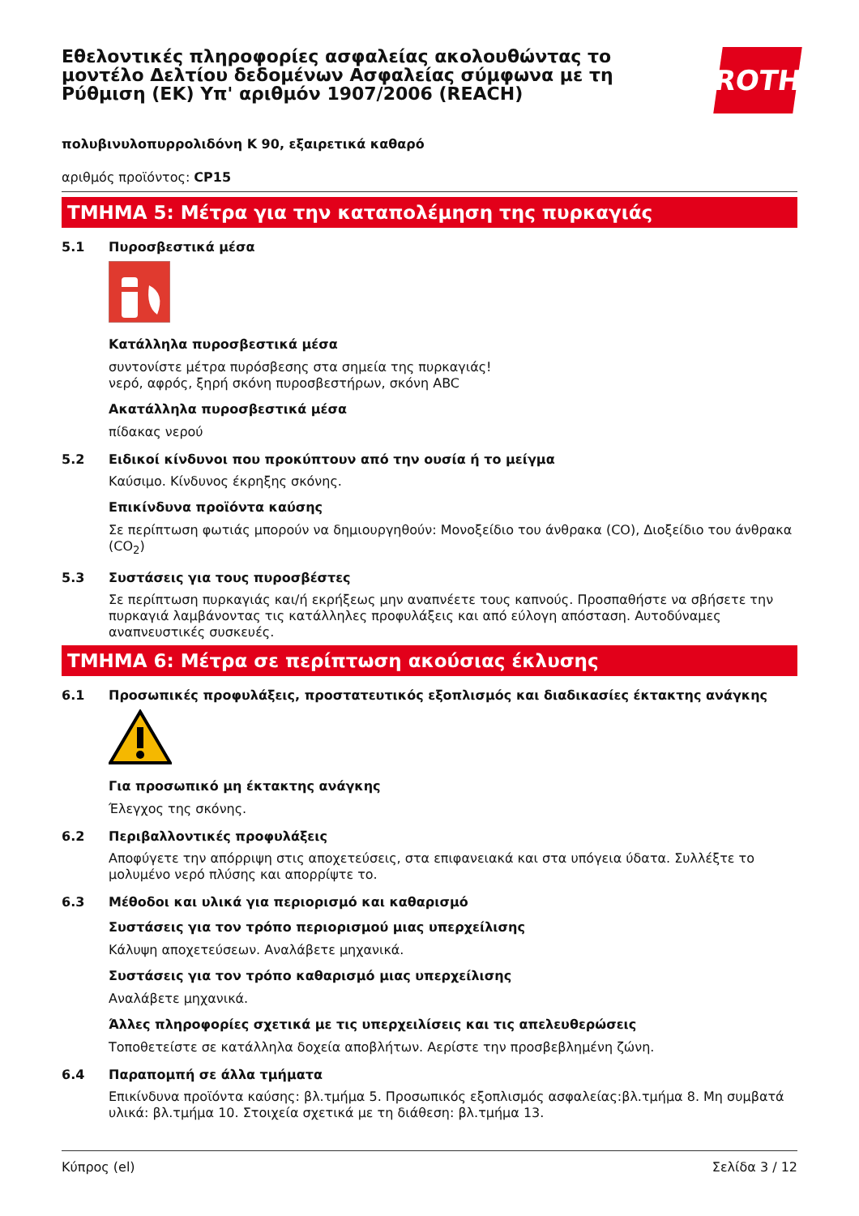Εθελοντικές πληροφορίες ασφαλείας ακολουθώντας το μοντέλο Δελτίου δεδομένων Ασφαλείας σύμφωνα με τη Ρύθμιση (ΕΚ) Υπ' αριθμόν 1907/2006 (REACH)
ROTH
πολυβινυλοπυρρολιδόνη K 90, εξαιρετικά καθαρό
αριθμός προϊόντος: CP15
ΤΜΗΜΑ 5: Μέτρα για την καταπολέμηση της πυρκαγιάς
5.1 Πυροσβεστικά μέσα
Κατάλληλα πυροσβεστικά μέσα
συντονίστε μέτρα πυρόσβεσης στα σημεία της πυρκαγιάς!
νερό, αφρός, ξηρή σκόνη πυροσβεστήρων, σκόνη ABC
Ακατάλληλα πυροσβεστικά μέσα
πίδακας νερού
5.2 Ειδικοί κίνδυνοι που προκύπτουν από την ουσία ή το μείγμα
Καύσιμο. Κίνδυνος έκρηξης σκόνης.
Επικίνδυνα προϊόντα καύσης
Σε περίπτωση φωτιάς μπορούν να δημιουργηθούν: Μονοξείδιο του άνθρακα (CO), Διοξείδιο του άνθρακα (CO<sub>2</sub>)
5.3 Συστάσεις για τους πυροσβέστες
Σε περίπτωση πυρκαγιάς και/ή εκρήξεως μην αναπνέετε τους καπνούς. Προσπαθήστε να σβήσετε την πυρκαγιά λαμβάνοντας τις κατάλληλες προφυλάξεις και από εύλογη απόσταση. Αυτοδύναμες αναπνευστικές συσκευές.
ΤΜΗΜΑ 6: Μέτρα σε περίπτωση ακούσιας έκλυσης
6.1 Προσωπικές προφυλάξεις, προστατευτικός εξοπλισμός και διαδικασίες έκτακτης ανάγκης
Για προσωπικό μη έκτακτης ανάγκης
Έλεγχος της σκόνης.
6.2 Περιβαλλοντικές προφυλάξεις
Αποφύγετε την απόρριψη στις αποχετεύσεις, στα επιφανειακά και στα υπόγεια ύδατα. Συλλέξτε το μολυμένο νερό πλύσης και απορρίψτε το.
6.3 Μέθοδοι και υλικά για περιορισμό και καθαρισμό
Συστάσεις για τον τρόπο περιορισμού μιας υπερχείλισης
Κάλυψη αποχετεύσεων. Αναλάβετε μηχανικά.
Συστάσεις για τον τρόπο καθαρισμό μιας υπερχείλισης
Αναλάβετε μηχανικά.
Άλλες πληροφορίες σχετικά με τις υπερχειλίσεις και τις απελευθερώσεις
Τοποθετείστε σε κατάλληλα δοχεία αποβλήτων. Αερίστε την προσβεβλημένη ζώνη.
6.4 Παραπομπή σε άλλα τμήματα
Επικίνδυνα προϊόντα καύσης: βλ.τμήμα 5. Προσωπικός εξοπλισμός ασφαλείας:βλ.τμήμα 8. Μη συμβατά υλικά: βλ.τμήμα 10. Στοιχεία σχετικά με τη διάθεση: βλ.τμήμα 13.
Κύπρος (el) Σελίδα 3 / 12